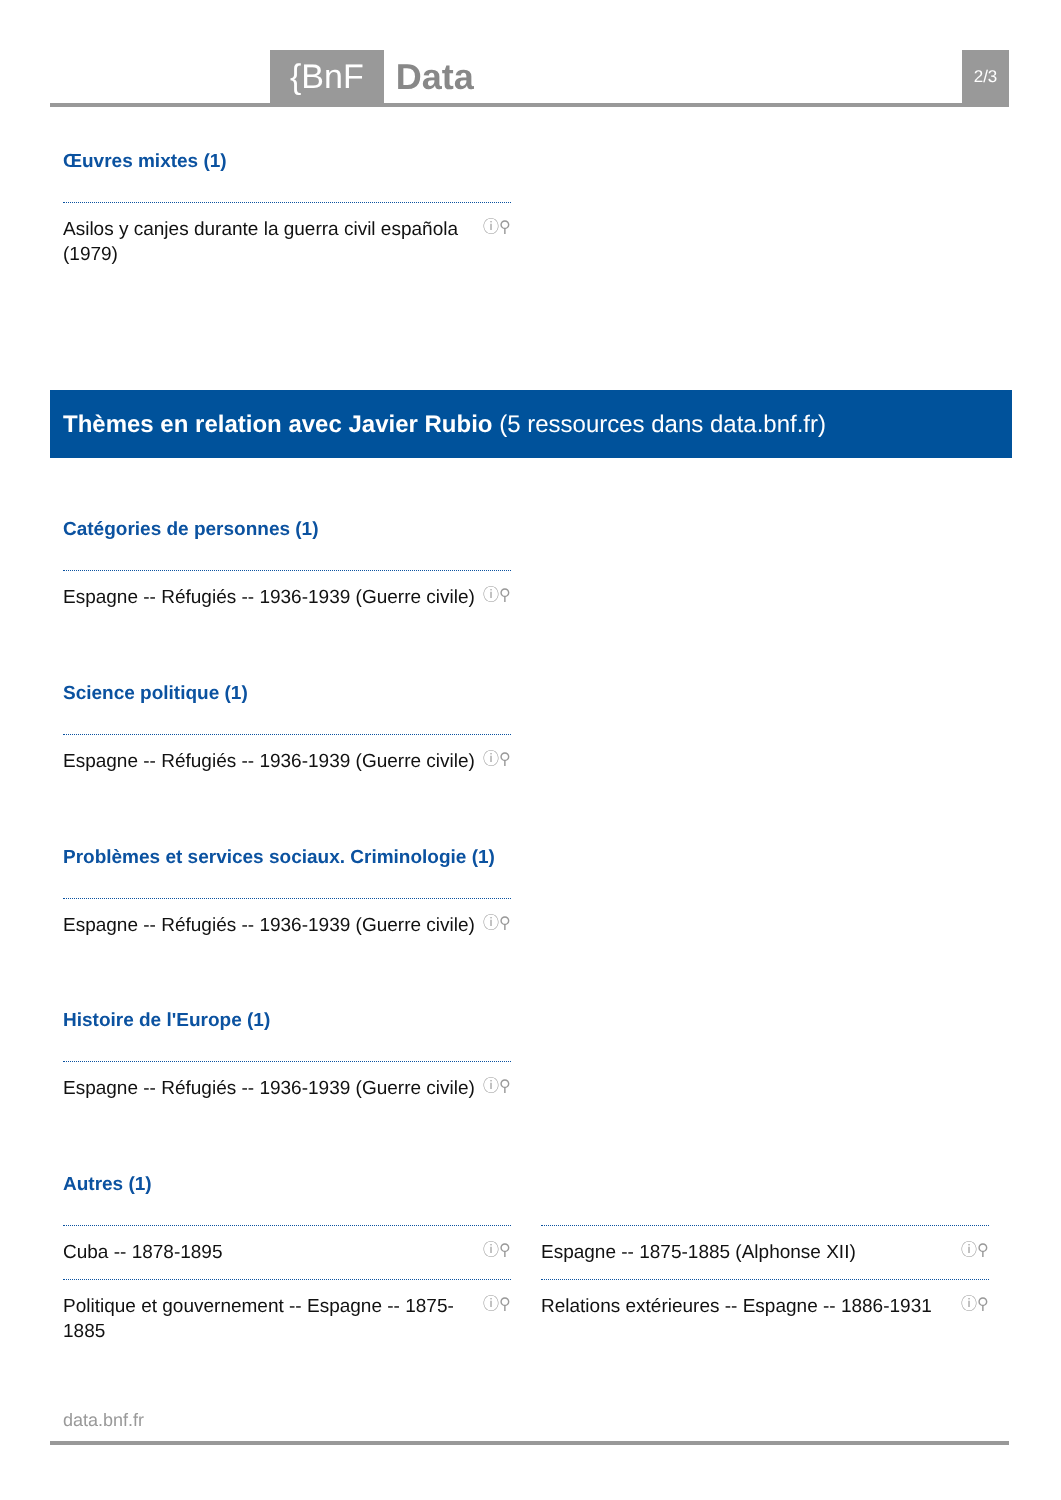{BnF Data 2/3
Œuvres mixtes (1)
Asilos y canjes durante la guerra civil española
(1979) ⓘ⚲
Thèmes en relation avec Javier Rubio (5 ressources dans data.bnf.fr)
Catégories de personnes (1)
Espagne -- Réfugiés -- 1936-1939 (Guerre civile) ⓘ⚲
Science politique (1)
Espagne -- Réfugiés -- 1936-1939 (Guerre civile) ⓘ⚲
Problèmes et services sociaux. Criminologie (1)
Espagne -- Réfugiés -- 1936-1939 (Guerre civile) ⓘ⚲
Histoire de l'Europe (1)
Espagne -- Réfugiés -- 1936-1939 (Guerre civile) ⓘ⚲
Autres (1)
Cuba -- 1878-1895 ⓘ⚲
Espagne -- 1875-1885 (Alphonse XII) ⓘ⚲
Politique et gouvernement -- Espagne -- 1875-1885 ⓘ⚲
Relations extérieures -- Espagne -- 1886-1931 ⓘ⚲
data.bnf.fr